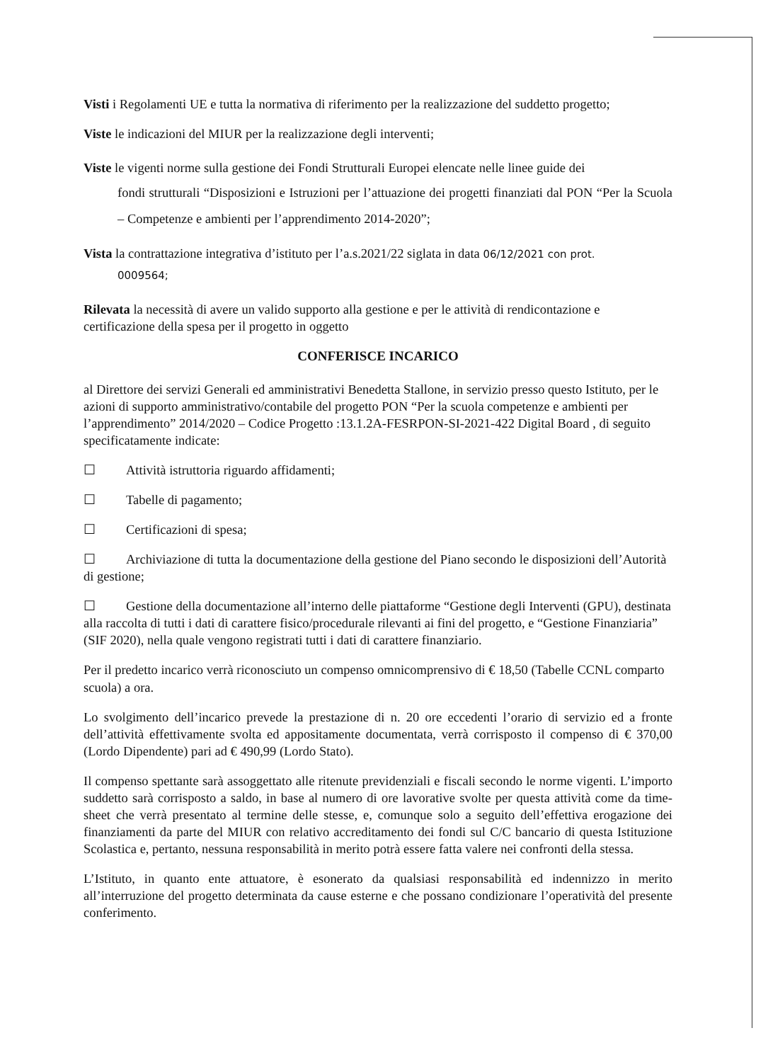Visti i Regolamenti UE e tutta la normativa di riferimento per la realizzazione del suddetto progetto;
Viste le indicazioni del MIUR per la realizzazione degli interventi;
Viste le vigenti norme sulla gestione dei Fondi Strutturali Europei elencate nelle linee guide dei
fondi strutturali “Disposizioni e Istruzioni per l’attuazione dei progetti finanziati dal PON “Per la Scuola – Competenze e ambienti per l’apprendimento 2014-2020”;
Vista la contrattazione integrativa d’istituto per l’a.s.2021/22 siglata in data 06/12/2021 con prot.
0009564;
Rilevata la necessità di avere un valido supporto alla gestione e per le attività di rendicontazione e certificazione della spesa per il progetto in oggetto
CONFERISCE INCARICO
al Direttore dei servizi Generali ed amministrativi Benedetta Stallone, in servizio presso questo Istituto, per le azioni di supporto amministrativo/contabile del progetto PON “Per la scuola competenze e ambienti per l’apprendimento” 2014/2020 – Codice Progetto :13.1.2A-FESRPON-SI-2021-422 Digital Board , di seguito specificatamente indicate:
☐ Attività istruttoria riguardo affidamenti;
☐ Tabelle di pagamento;
☐ Certificazioni di spesa;
☐ Archiviazione di tutta la documentazione della gestione del Piano secondo le disposizioni dell’Autorità di gestione;
☐ Gestione della documentazione all’interno delle piattaforme “Gestione degli Interventi (GPU), destinata alla raccolta di tutti i dati di carattere fisico/procedurale rilevanti ai fini del progetto, e “Gestione Finanziaria” (SIF 2020), nella quale vengono registrati tutti i dati di carattere finanziario.
Per il predetto incarico verrà riconosciuto un compenso omnicomprensivo di € 18,50 (Tabelle CCNL comparto scuola) a ora.
Lo svolgimento dell’incarico prevede la prestazione di n. 20 ore eccedenti l’orario di servizio ed a fronte dell’attività effettivamente svolta ed appositamente documentata, verrà corrisposto il compenso di € 370,00 (Lordo Dipendente) pari ad € 490,99 (Lordo Stato).
Il compenso spettante sarà assoggettato alle ritenute previdenziali e fiscali secondo le norme vigenti. L’importo suddetto sarà corrisposto a saldo, in base al numero di ore lavorative svolte per questa attività come da time-sheet che verrà presentato al termine delle stesse, e, comunque solo a seguito dell’effettiva erogazione dei finanziamenti da parte del MIUR con relativo accreditamento dei fondi sul C/C bancario di questa Istituzione Scolastica e, pertanto, nessuna responsabilità in merito potrà essere fatta valere nei confronti della stessa.
L’Istituto, in quanto ente attuatore, è esonerato da qualsiasi responsabilità ed indennizzo in merito all’interruzione del progetto determinata da cause esterne e che possano condizionare l’operatività del presente conferimento.